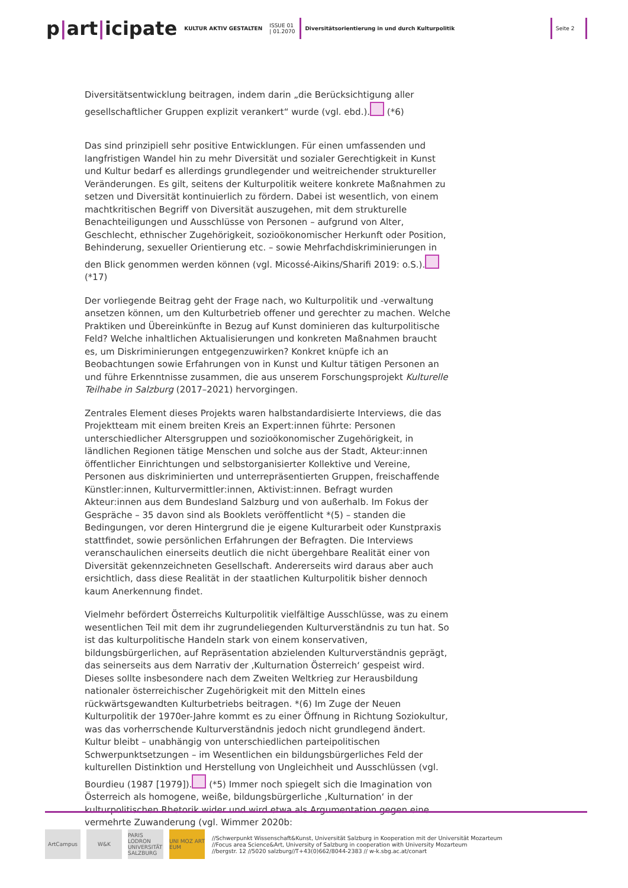p|art|icipate
KULTUR AKTIV GESTALTEN
ISSUE 01
| 01.2070
Diversitätsorientierung in und durch Kulturpolitik
Seite 2
Diversitätsentwicklung beitragen, indem darin „die Berücksichtigung aller gesellschaftlicher Gruppen explizit verankert“ wurde (vgl. ebd.). (*6)
Das sind prinzipiell sehr positive Entwicklungen. Für einen umfassenden und langfristigen Wandel hin zu mehr Diversität und sozialer Gerechtigkeit in Kunst und Kultur bedarf es allerdings grundlegender und weitreichender struktureller Veränderungen. Es gilt, seitens der Kulturpolitik weitere konkrete Maßnahmen zu setzen und Diversität kontinuierlich zu fördern. Dabei ist wesentlich, von einem machtkritischen Begriff von Diversität auszugehen, mit dem strukturelle Benachteiligungen und Ausschlüsse von Personen – aufgrund von Alter, Geschlecht, ethnischer Zugehörigkeit, sozioökonomischer Herkunft oder Position, Behinderung, sexueller Orientierung etc. – sowie Mehrfachdiskriminierungen in den Blick genommen werden können (vgl. Micossé-Aikins/Sharifi 2019: o.S.). (*17)
Der vorliegende Beitrag geht der Frage nach, wo Kulturpolitik und -verwaltung ansetzen können, um den Kulturbetrieb offener und gerechter zu machen. Welche Praktiken und Übereinkünfte in Bezug auf Kunst dominieren das kulturpolitische Feld? Welche inhaltlichen Aktualisierungen und konkreten Maßnahmen braucht es, um Diskriminierungen entgegenzuwirken? Konkret knüpfe ich an Beobachtungen sowie Erfahrungen von in Kunst und Kultur tätigen Personen an und führe Erkenntnisse zusammen, die aus unserem Forschungsprojekt Kulturelle Teilhabe in Salzburg (2017–2021) hervorgingen.
Zentrales Element dieses Projekts waren halbstandardisierte Interviews, die das Projektteam mit einem breiten Kreis an Expert:innen führte: Personen unterschiedlicher Altersgruppen und sozioökonomischer Zugehörigkeit, in ländlichen Regionen tätige Menschen und solche aus der Stadt, Akteur:innen öffentlicher Einrichtungen und selbstorganisierter Kollektive und Vereine, Personen aus diskriminierten und unterrepräsentierten Gruppen, freischaffende Künstler:innen, Kulturvermittler:innen, Aktivist:innen. Befragt wurden Akteur:innen aus dem Bundesland Salzburg und von außerhalb. Im Fokus der Gespräche – 35 davon sind als Booklets veröffentlicht *(5) – standen die Bedingungen, vor deren Hintergrund die je eigene Kulturarbeit oder Kunstpraxis stattfindet, sowie persönlichen Erfahrungen der Befragten. Die Interviews veranschaulichen einerseits deutlich die nicht übergehbare Realität einer von Diversität gekennzeichneten Gesellschaft. Andererseits wird daraus aber auch ersichtlich, dass diese Realität in der staatlichen Kulturpolitik bisher dennoch kaum Anerkennung findet.
Vielmehr befördert Österreichs Kulturpolitik vielfältige Ausschlüsse, was zu einem wesentlichen Teil mit dem ihr zugrundeliegenden Kulturverständnis zu tun hat. So ist das kulturpolitische Handeln stark von einem konservativen, bildungsbürgerlichen, auf Repräsentation abzielenden Kulturverständnis geprägt, das seinerseits aus dem Narrativ der ‚Kulturnation Österreich‘ gespeist wird. Dieses sollte insbesondere nach dem Zweiten Weltkrieg zur Herausbildung nationaler österreichischer Zugehörigkeit mit den Mitteln eines rückwärtsgewandten Kulturbetriebs beitragen. *(6) Im Zuge der Neuen Kulturpolitik der 1970er-Jahre kommt es zu einer Öffnung in Richtung Soziokultur, was das vorherrschende Kulturverständnis jedoch nicht grundlegend ändert. Kultur bleibt – unabhängig von unterschiedlichen parteipolitischen Schwerpunktsetzungen – im Wesentlichen ein bildungsbürgerliches Feld der kulturellen Distinktion und Herstellung von Ungleichheit und Ausschlüssen (vgl. Bourdieu (1987 [1979]). (*5) Immer noch spiegelt sich die Imagination von Österreich als homogene, weiße, bildungsbürgerliche ‚Kulturnation‘ in der kulturpolitischen Rhetorik wider und wird etwa als Argumentation gegen eine vermehrte Zuwanderung (vgl. Wimmer 2020b:
ArtCampus W&K PARIS LODRON UNIVERSITÄT SALZBURG
UNI MOZ ART EUM
//Schwerpunkt Wissenschaft&Kunst, Universität Salzburg in Kooperation mit der Universität Mozarteum
//Focus area Science&Art, University of Salzburg in cooperation with University Mozarteum
//bergstr. 12 //5020 salzburg//T+43(0)662/8044-2383 // w-k.sbg.ac.at/conart